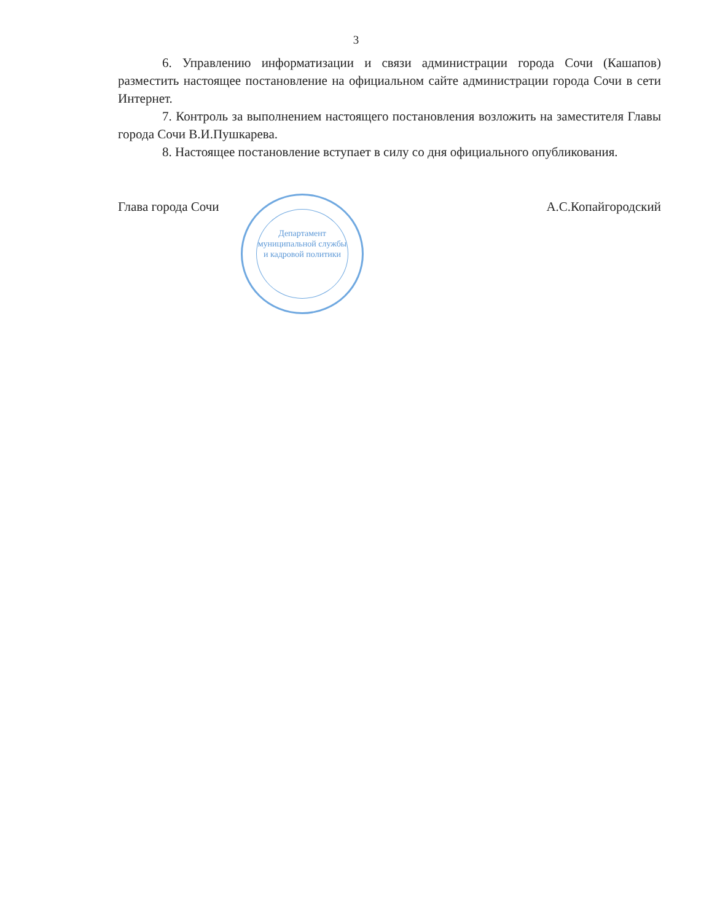3
6. Управлению информатизации и связи администрации города Сочи (Кашапов) разместить настоящее постановление на официальном сайте администрации города Сочи в сети Интернет.
7. Контроль за выполнением настоящего постановления возложить на заместителя Главы города Сочи В.И.Пушкарева.
8. Настоящее постановление вступает в силу со дня официального опубликования.
Глава города Сочи А.С.Копайгородский
Департамент муниципальной службы и кадровой политики